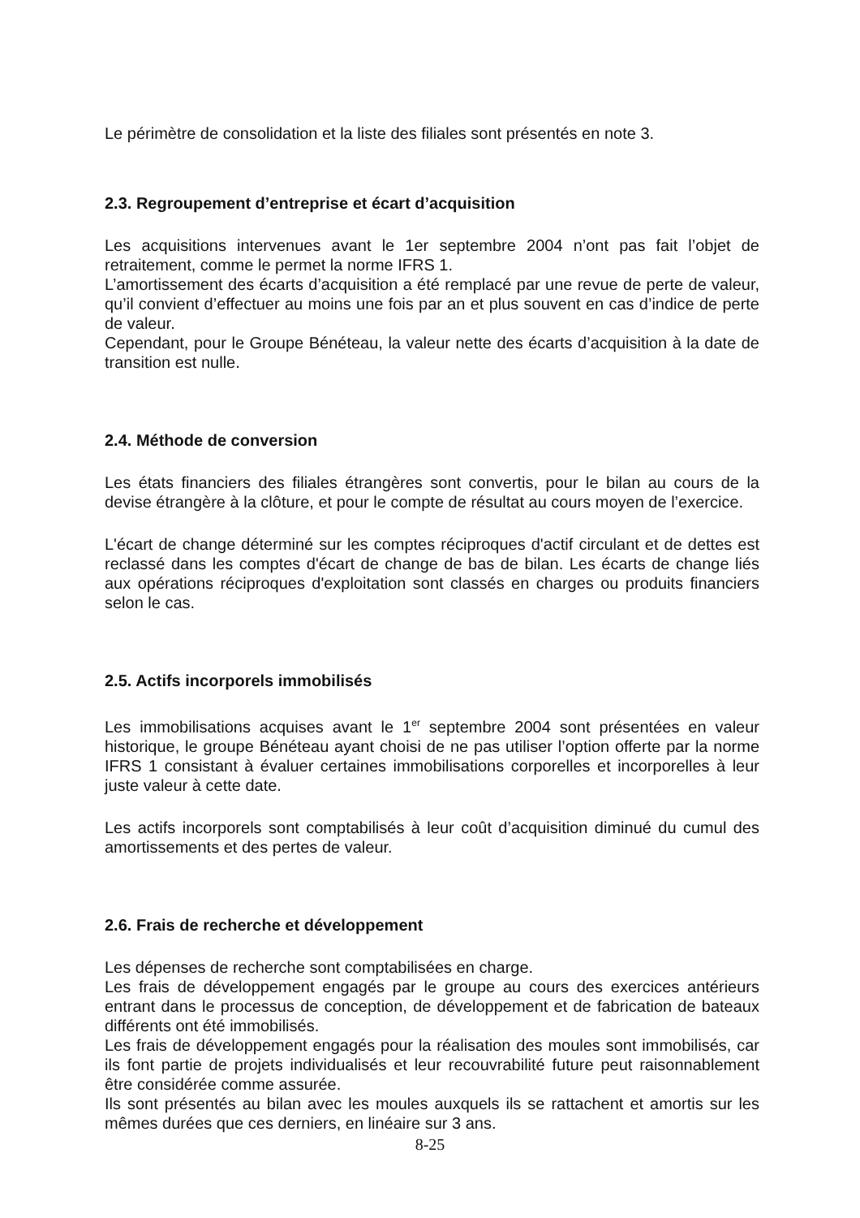Le périmètre de consolidation et la liste des filiales sont présentés en note 3.
2.3. Regroupement d’entreprise et écart d’acquisition
Les acquisitions intervenues avant le 1er septembre 2004 n’ont pas fait l’objet de retraitement, comme le permet la norme IFRS 1.
L’amortissement des écarts d’acquisition a été remplacé par une revue de perte de valeur, qu’il convient d’effectuer au moins une fois par an et plus souvent en cas d’indice de perte de valeur.
Cependant, pour le Groupe Bénéteau, la valeur nette des écarts d’acquisition à la date de transition est nulle.
2.4. Méthode de conversion
Les états financiers des filiales étrangères sont convertis, pour le bilan au cours de la devise étrangère à la clôture, et pour le compte de résultat au cours moyen de l’exercice.
L'écart de change déterminé sur les comptes réciproques d'actif circulant et de dettes est reclassé dans les comptes d'écart de change de bas de bilan. Les écarts de change liés aux opérations réciproques d'exploitation sont classés en charges ou produits financiers selon le cas.
2.5. Actifs incorporels immobilisés
Les immobilisations acquises avant le 1<sup>er</sup> septembre 2004 sont présentées en valeur historique, le groupe Bénéteau ayant choisi de ne pas utiliser l’option offerte par la norme IFRS 1 consistant à évaluer certaines immobilisations corporelles et incorporelles à leur juste valeur à cette date.
Les actifs incorporels sont comptabilisés à leur coût d’acquisition diminué du cumul des amortissements et des pertes de valeur.
2.6. Frais de recherche et développement
Les dépenses de recherche sont comptabilisées en charge.
Les frais de développement engagés par le groupe au cours des exercices antérieurs entrant dans le processus de conception, de développement et de fabrication de bateaux différents ont été immobilisés.
Les frais de développement engagés pour la réalisation des moules sont immobilisés, car ils font partie de projets individualisés et leur recouvrabilité future peut raisonnablement être considérée comme assurée.
Ils sont présentés au bilan avec les moules auxquels ils se rattachent et amortis sur les mêmes durées que ces derniers, en linéaire sur 3 ans.
8-25